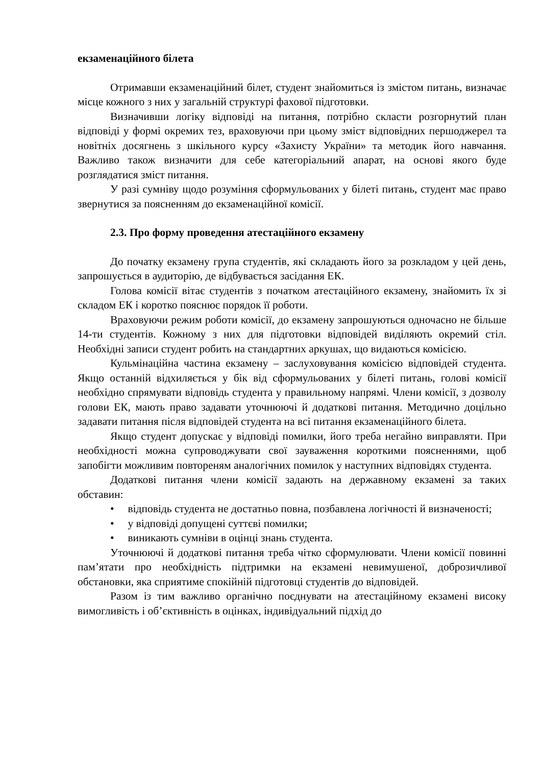екзаменаційного білета
Отримавши екзаменаційний білет, студент знайомиться із змістом питань, визначає місце кожного з них у загальній структурі фахової підготовки.
Визначивши логіку відповіді на питання, потрібно скласти розгорнутий план відповіді у формі окремих тез, враховуючи при цьому зміст відповідних першоджерел та новітніх досягнень з шкільного курсу «Захисту України» та методик його навчання. Важливо також визначити для себе категоріальний апарат, на основі якого буде розглядатися зміст питання.
У разі сумніву щодо розуміння сформульованих у білеті питань, студент має право звернутися за поясненням до екзаменаційної комісії.
2.3. Про форму проведення атестаційного екзамену
До початку екзамену група студентів, які складають його за розкладом у цей день, запрошується в аудиторію, де відбувається засідання ЕК.
Голова комісії вітає студентів з початком атестаційного екзамену, знайомить їх зі складом ЕК і коротко пояснює порядок її роботи.
Враховуючи режим роботи комісії, до екзамену запрошуються одночасно не більше 14-ти студентів. Кожному з них для підготовки відповідей виділяють окремий стіл. Необхідні записи студент робить на стандартних аркушах, що видаються комісією.
Кульмінаційна частина екзамену – заслуховування комісією відповідей студента. Якщо останній відхиляється у бік від сформульованих у білеті питань, голові комісії необхідно спрямувати відповідь студента у правильному напрямі. Члени комісії, з дозволу голови ЕК, мають право задавати уточнюючі й додаткові питання. Методично доцільно задавати питання після відповідей студента на всі питання екзаменаційного білета.
Якщо студент допускає у відповіді помилки, його треба негайно виправляти. При необхідності можна супроводжувати свої зауваження короткими поясненнями, щоб запобігти можливим повтореням аналогічних помилок у наступних відповідях студента.
Додаткові питання члени комісії задають на державному екзамені за таких обставин:
• відповідь студента не достатньо повна, позбавлена логічності й визначеності;
• у відповіді допущені суттєві помилки;
• виникають сумніви в оцінці знань студента.
Уточнюючі й додаткові питання треба чітко сформулювати. Члени комісії повинні пам’ятати про необхідність підтримки на екзамені невимушеної, доброзичливої обстановки, яка сприятиме спокійній підготовці студентів до відповідей.
Разом із тим важливо органічно поєднувати на атестаційному екзамені високу вимогливість і об’єктивність в оцінках, індивідуальний підхід до